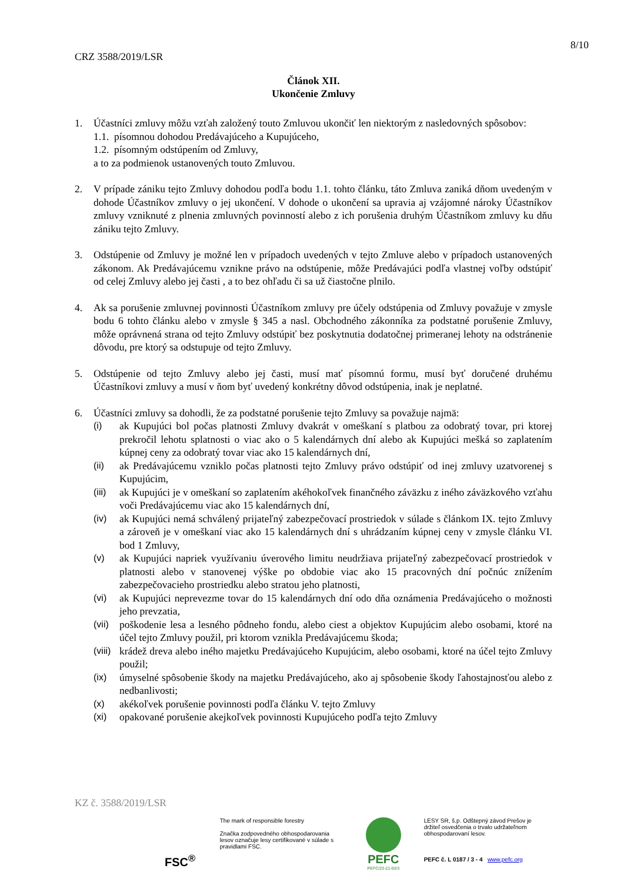8/10
CRZ 3588/2019/LSR
Článok XII.
Ukončenie Zmluvy
1. Účastníci zmluvy môžu vzťah založený touto Zmluvou ukončiť len niektorým z nasledovných spôsobov:
1.1. písomnou dohodou Predávajúceho a Kupujúceho,
1.2. písomným odstúpením od Zmluvy,
a to za podmienok ustanovených touto Zmluvou.
2. V prípade zániku tejto Zmluvy dohodou podľa bodu 1.1. tohto článku, táto Zmluva zaniká dňom uvedeným v dohode Účastníkov zmluvy o jej ukončení. V dohode o ukončení sa upravia aj vzájomné nároky Účastníkov zmluvy vzniknuté z plnenia zmluvných povinností alebo z ich porušenia druhým Účastníkom zmluvy ku dňu zániku tejto Zmluvy.
3. Odstúpenie od Zmluvy je možné len v prípadoch uvedených v tejto Zmluve alebo v prípadoch ustanovených zákonom. Ak Predávajúcemu vznikne právo na odstúpenie, môže Predávajúci podľa vlastnej voľby odstúpiť od celej Zmluvy alebo jej časti , a to bez ohľadu či sa už čiastočne plnilo.
4. Ak sa porušenie zmluvnej povinnosti Účastníkom zmluvy pre účely odstúpenia od Zmluvy považuje v zmysle bodu 6 tohto článku alebo v zmysle § 345 a nasl. Obchodného zákonníka za podstatné porušenie Zmluvy, môže oprávnená strana od tejto Zmluvy odstúpiť bez poskytnutia dodatočnej primeranej lehoty na odstránenie dôvodu, pre ktorý sa odstupuje od tejto Zmluvy.
5. Odstúpenie od tejto Zmluvy alebo jej časti, musí mať písomnú formu, musí byť doručené druhému Účastníkovi zmluvy a musí v ňom byť uvedený konkrétny dôvod odstúpenia, inak je neplatné.
6. Účastníci zmluvy sa dohodli, že za podstatné porušenie tejto Zmluvy sa považuje najmä:
(i) ak Kupujúci bol počas platnosti Zmluvy dvakrát v omeškaní s platbou za odobratý tovar, pri ktorej prekročil lehotu splatnosti o viac ako o 5 kalendárnych dní alebo ak Kupujúci mešká so zaplatením kúpnej ceny za odobratý tovar viac ako 15 kalendárnych dní,
(ii) ak Predávajúcemu vzniklo počas platnosti tejto Zmluvy právo odstúpiť od inej zmluvy uzatvorenej s Kupujúcim,
(iii)
ak Kupujúci je v omeškaní so zaplatením akéhokoľvek finančného záväzku z iného záväzkového vzťahu voči Predávajúcemu viac ako 15 kalendárnych dní,
(iv) ak Kupujúci nemá schválený prijateľný zabezpečovací prostriedok v súlade s článkom IX. tejto Zmluvy a zároveň je v omeškaní viac ako 15 kalendárnych dní s uhrádzaním kúpnej ceny v zmysle článku VI. bod 1 Zmluvy,
(v) ak Kupujúci napriek využívaniu úverového limitu neudržiava prijateľný zabezpečovací prostriedok v platnosti alebo v stanovenej výške po obdobie viac ako 15 pracovných dní počnúc znížením zabezpečovacieho prostriedku alebo stratou jeho platnosti,
(vi) ak Kupujúci neprevezme tovar do 15 kalendárnych dní odo dňa oznámenia Predávajúceho o možnosti jeho prevzatia,
(vii)
poškodenie lesa a lesného pôdneho fondu, alebo ciest a objektov Kupujúcim alebo osobami, ktoré na účel tejto Zmluvy použil, pri ktorom vznikla Predávajúcemu škoda;
(viii)
krádež dreva alebo iného majetku Predávajúceho Kupujúcim, alebo osobami, ktoré na účel tejto Zmluvy použil;
(ix) úmyselné spôsobenie škody na majetku Predávajúceho, ako aj spôsobenie škody ľahostajnosťou alebo z nedbanlivosti;
(x) akékoľvek porušenie povinnosti podľa článku V. tejto Zmluvy
(xi) opakované porušenie akejkoľvek povinnosti Kupujúceho podľa tejto Zmluvy
KZ č. 3588/2019/LSR
FSC<sup>®</sup>
The mark of responsible forestry
Značka zodpovedného obhospodarovania lesov označuje lesy certifikované v súlade s pravidlami FSC.
PEFC
PEFC/23-21-03/3
LESY SR, š.p. Odštepný závod Prešov je držiteľ osvedčenia o trvalo udržateľnom obhospodarovaní lesov.
PEFC č. L 0187 / 3 - 4 www.pefc.org